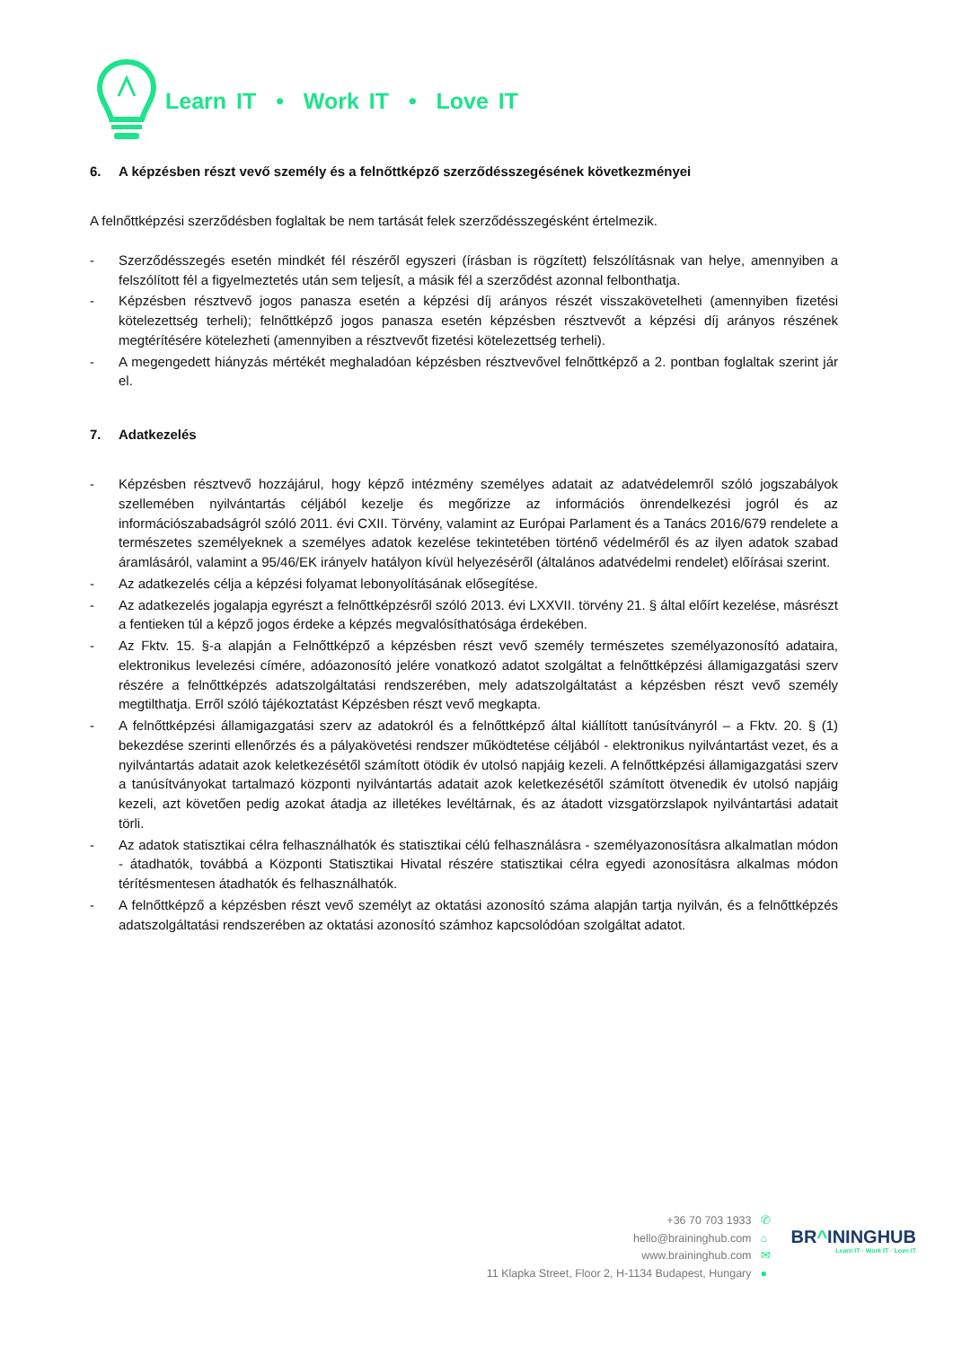Learn IT • Work IT • Love IT
6. A képzésben részt vevő személy és a felnőttképző szerződésszegésének következményei
A felnőttképzési szerződésben foglaltak be nem tartását felek szerződésszegésként értelmezik.
- Szerződésszegés esetén mindkét fél részéről egyszeri (írásban is rögzített) felszólításnak van helye, amennyiben a felszólított fél a figyelmeztetés után sem teljesít, a másik fél a szerződést azonnal felbonthatja.
- Képzésben résztvevő jogos panasza esetén a képzési díj arányos részét visszakövetelheti (amennyiben fizetési kötelezettség terheli); felnőttképző jogos panasza esetén képzésben résztvevőt a képzési díj arányos részének megtérítésére kötelezheti (amennyiben a résztvevőt fizetési kötelezettség terheli).
- A megengedett hiányzás mértékét meghaladóan képzésben résztvevővel felnőttképző a 2. pontban foglaltak szerint jár el.
7. Adatkezelés
- Képzésben résztvevő hozzájárul, hogy képző intézmény személyes adatait az adatvédelemről szóló jogszabályok szellemében nyilvántartás céljából kezelje és megőrizze az információs önrendelkezési jogról és az információszabadságról szóló 2011. évi CXII. Törvény, valamint az Európai Parlament és a Tanács 2016/679 rendelete a természetes személyeknek a személyes adatok kezelése tekintetében történő védelméről és az ilyen adatok szabad áramlásáról, valamint a 95/46/EK irányelv hatályon kívül helyezéséről (általános adatvédelmi rendelet) előírásai szerint.
- Az adatkezelés célja a képzési folyamat lebonyolításának elősegítése.
- Az adatkezelés jogalapja egyrészt a felnőttképzésről szóló 2013. évi LXXVII. törvény 21. § által előírt kezelése, másrészt a fentieken túl a képző jogos érdeke a képzés megvalósíthatósága érdekében.
- Az Fktv. 15. §-a alapján a Felnőttképző a képzésben részt vevő személy természetes személyazonosító adataira, elektronikus levelezési címére, adóazonosító jelére vonatkozó adatot szolgáltat a felnőttképzési államigazgatási szerv részére a felnőttképzés adatszolgáltatási rendszerében, mely adatszolgáltatást a képzésben részt vevő személy megtilthatja. Erről szóló tájékoztatást Képzésben részt vevő megkapta.
- A felnőttképzési államigazgatási szerv az adatokról és a felnőttképző által kiállított tanúsítványról – a Fktv. 20. § (1) bekezdése szerinti ellenőrzés és a pályakövetési rendszer működtetése céljából - elektronikus nyilvántartást vezet, és a nyilvántartás adatait azok keletkezésétől számított ötödik év utolsó napjáig kezeli. A felnőttképzési államigazgatási szerv a tanúsítványokat tartalmazó központi nyilvántartás adatait azok keletkezésétől számított ötvenedik év utolsó napjáig kezeli, azt követően pedig azokat átadja az illetékes levéltárnak, és az átadott vizsgatörzslapok nyilvántartási adatait törli.
- Az adatok statisztikai célra felhasználhatók és statisztikai célú felhasználásra - személyazonosításra alkalmatlan módon - átadhatók, továbbá a Központi Statisztikai Hivatal részére statisztikai célra egyedi azonosításra alkalmas módon térítésmentesen átadhatók és felhasználhatók.
- A felnőttképző a képzésben részt vevő személyt az oktatási azonosító száma alapján tartja nyilván, és a felnőttképzés adatszolgáltatási rendszerében az oktatási azonosító számhoz kapcsolódóan szolgáltat adatot.
+36 70 703 1933
hello@braininghub.com
www.braininghub.com
11 Klapka Street, Floor 2, H-1134 Budapest, Hungary
✆
⌂
✉
●
BR^ININGHUB
Learn IT · Work IT · Love IT